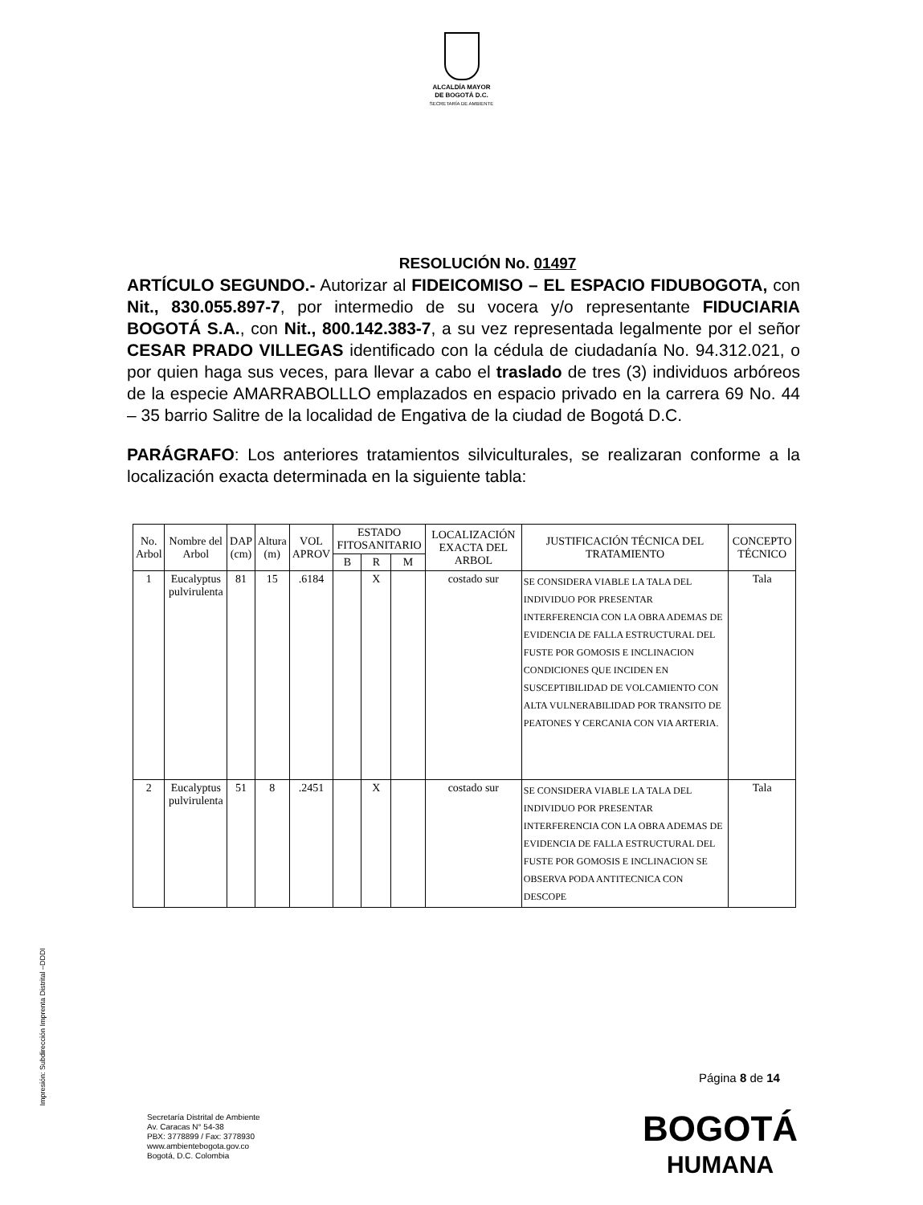ALCALDÍA MAYOR
DE BOGOTÁ D.C.
SECRETARÍA DE AMBIENTE
RESOLUCIÓN No. 01497
ARTÍCULO SEGUNDO.- Autorizar al FIDEICOMISO – EL ESPACIO FIDUBOGOTA, con Nit., 830.055.897-7, por intermedio de su vocera y/o representante FIDUCIARIA BOGOTÁ S.A., con Nit., 800.142.383-7, a su vez representada legalmente por el señor CESAR PRADO VILLEGAS identificado con la cédula de ciudadanía No. 94.312.021, o por quien haga sus veces, para llevar a cabo el traslado de tres (3) individuos arbóreos de la especie AMARRABOLLLO emplazados en espacio privado en la carrera 69 No. 44 – 35 barrio Salitre de la localidad de Engativa de la ciudad de Bogotá D.C.
PARÁGRAFO: Los anteriores tratamientos silviculturales, se realizaran conforme a la localización exacta determinada en la siguiente tabla:
| No. Arbol | Nombre del Arbol | DAP (cm) | Altura (m) | VOL APROV | ESTADO FITOSANITARIO | | | LOCALIZACIÓN EXACTA DEL ARBOL | JUSTIFICACIÓN TÉCNICA DEL TRATAMIENTO | CONCEPTO TÉCNICO |
| --- | --- | --- | --- | --- | --- | --- | --- | --- | --- | --- |
| | | | | | B | R | M | | | |
| 1 | Eucalyptus pulvirulenta | 81 | 15 | .6184 | | X | | costado sur | SE CONSIDERA VIABLE LA TALA DEL INDIVIDUO POR PRESENTAR INTERFERENCIA CON LA OBRA ADEMAS DE EVIDENCIA DE FALLA ESTRUCTURAL DEL FUSTE POR GOMOSIS E INCLINACION CONDICIONES QUE INCIDEN EN SUSCEPTIBILIDAD DE VOLCAMIENTO CON ALTA VULNERABILIDAD POR TRANSITO DE PEATONES Y CERCANIA CON VIA ARTERIA. | Tala |
| 2 | Eucalyptus pulvirulenta | 51 | 8 | .2451 | | X | | costado sur | SE CONSIDERA VIABLE LA TALA DEL INDIVIDUO POR PRESENTAR INTERFERENCIA CON LA OBRA ADEMAS DE EVIDENCIA DE FALLA ESTRUCTURAL DEL FUSTE POR GOMOSIS E INCLINACION SE OBSERVA PODA ANTITECNICA CON DESCOPE | Tala |
Impresión: Subdirección Imprenta Distrital –DDDI
Página 8 de 14
Secretaría Distrital de Ambiente
Av. Caracas N° 54-38
PBX: 3778899 / Fax: 3778930
www.ambientebogota.gov.co
Bogotá, D.C. Colombia
BOGOTÁ
HUMANA